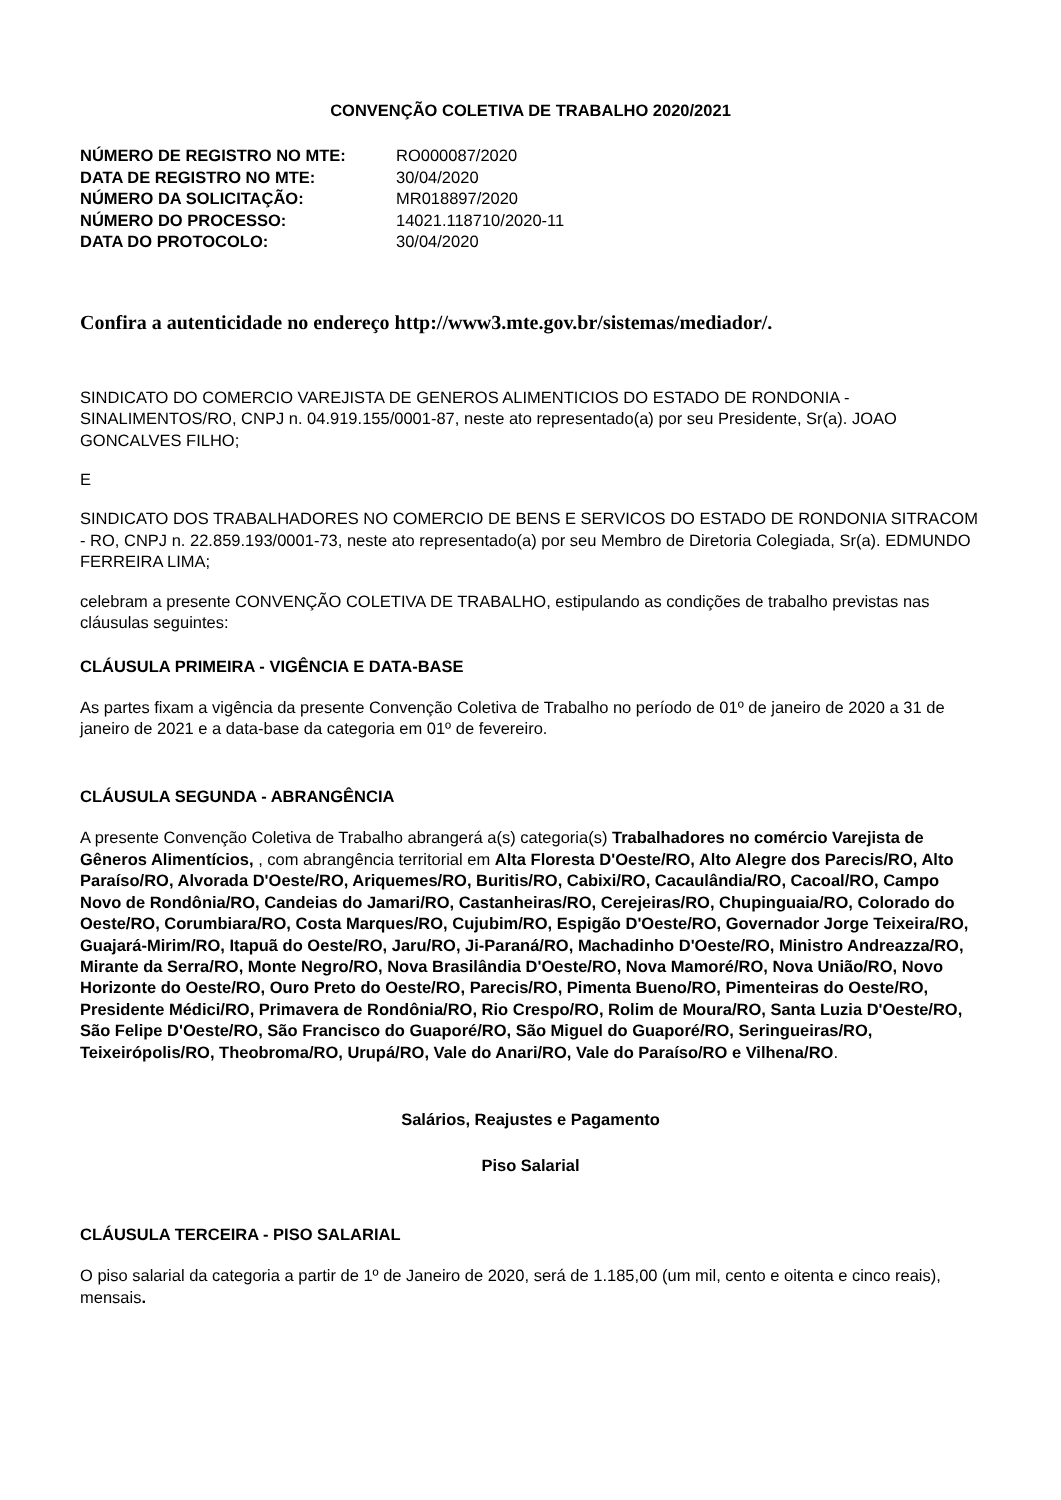CONVENÇÃO COLETIVA DE TRABALHO 2020/2021
| NÚMERO DE REGISTRO NO MTE: | RO000087/2020 |
| DATA DE REGISTRO NO MTE: | 30/04/2020 |
| NÚMERO DA SOLICITAÇÃO: | MR018897/2020 |
| NÚMERO DO PROCESSO: | 14021.118710/2020-11 |
| DATA DO PROTOCOLO: | 30/04/2020 |
Confira a autenticidade no endereço http://www3.mte.gov.br/sistemas/mediador/.
SINDICATO DO COMERCIO VAREJISTA DE GENEROS ALIMENTICIOS DO ESTADO DE RONDONIA - SINALIMENTOS/RO, CNPJ n. 04.919.155/0001-87, neste ato representado(a) por seu Presidente, Sr(a). JOAO GONCALVES FILHO;
E
SINDICATO DOS TRABALHADORES NO COMERCIO DE BENS E SERVICOS DO ESTADO DE RONDONIA SITRACOM - RO, CNPJ n. 22.859.193/0001-73, neste ato representado(a) por seu Membro de Diretoria Colegiada, Sr(a). EDMUNDO FERREIRA LIMA;
celebram a presente CONVENÇÃO COLETIVA DE TRABALHO, estipulando as condições de trabalho previstas nas cláusulas seguintes:
CLÁUSULA PRIMEIRA - VIGÊNCIA E DATA-BASE
As partes fixam a vigência da presente Convenção Coletiva de Trabalho no período de 01º de janeiro de 2020 a 31 de janeiro de 2021 e a data-base da categoria em 01º de fevereiro.
CLÁUSULA SEGUNDA - ABRANGÊNCIA
A presente Convenção Coletiva de Trabalho abrangerá a(s) categoria(s) Trabalhadores no comércio Varejista de Gêneros Alimentícios, , com abrangência territorial em Alta Floresta D'Oeste/RO, Alto Alegre dos Parecis/RO, Alto Paraíso/RO, Alvorada D'Oeste/RO, Ariquemes/RO, Buritis/RO, Cabixi/RO, Cacaulândia/RO, Cacoal/RO, Campo Novo de Rondônia/RO, Candeias do Jamari/RO, Castanheiras/RO, Cerejeiras/RO, Chupinguaia/RO, Colorado do Oeste/RO, Corumbiara/RO, Costa Marques/RO, Cujubim/RO, Espigão D'Oeste/RO, Governador Jorge Teixeira/RO, Guajará-Mirim/RO, Itapuã do Oeste/RO, Jaru/RO, Ji-Paraná/RO, Machadinho D'Oeste/RO, Ministro Andreazza/RO, Mirante da Serra/RO, Monte Negro/RO, Nova Brasilândia D'Oeste/RO, Nova Mamoré/RO, Nova União/RO, Novo Horizonte do Oeste/RO, Ouro Preto do Oeste/RO, Parecis/RO, Pimenta Bueno/RO, Pimenteiras do Oeste/RO, Presidente Médici/RO, Primavera de Rondônia/RO, Rio Crespo/RO, Rolim de Moura/RO, Santa Luzia D'Oeste/RO, São Felipe D'Oeste/RO, São Francisco do Guaporé/RO, São Miguel do Guaporé/RO, Seringueiras/RO, Teixeirópolis/RO, Theobroma/RO, Urupá/RO, Vale do Anari/RO, Vale do Paraíso/RO e Vilhena/RO.
Salários, Reajustes e Pagamento
Piso Salarial
CLÁUSULA TERCEIRA - PISO SALARIAL
O piso salarial da categoria a partir de 1º de Janeiro de 2020, será de 1.185,00 (um mil, cento e oitenta e cinco reais), mensais.